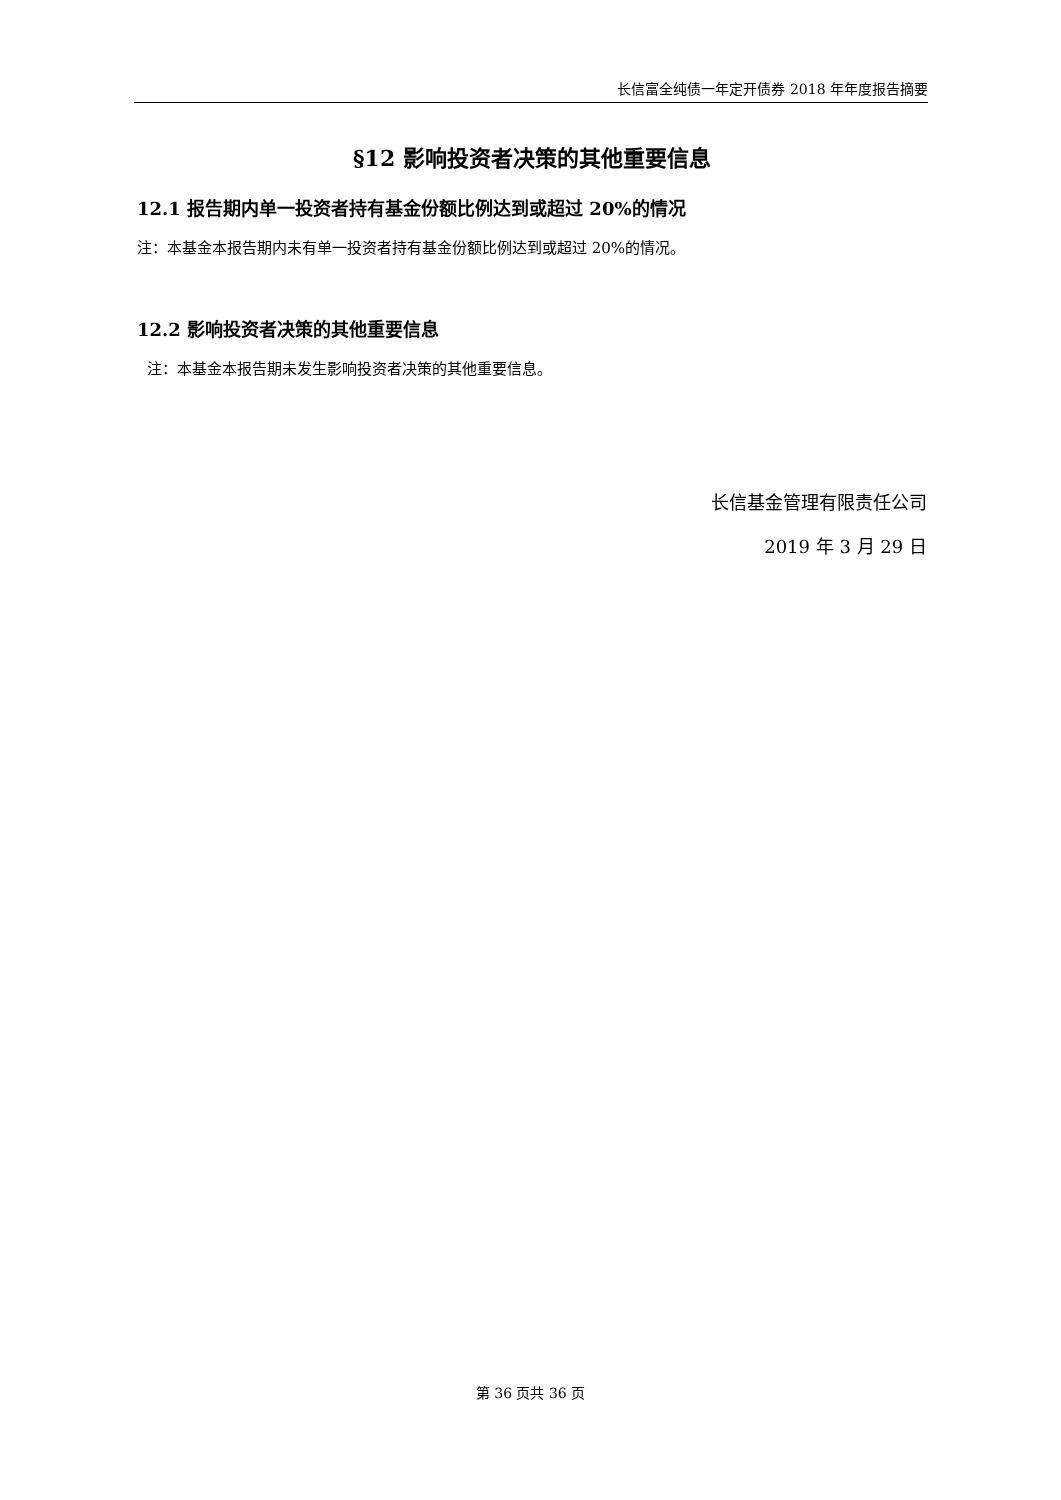长信富全纯债一年定开债券 2018 年年度报告摘要
§12 影响投资者决策的其他重要信息
12.1 报告期内单一投资者持有基金份额比例达到或超过 20%的情况
注：本基金本报告期内未有单一投资者持有基金份额比例达到或超过 20%的情况。
12.2 影响投资者决策的其他重要信息
注：本基金本报告期未发生影响投资者决策的其他重要信息。
长信基金管理有限责任公司
2019 年 3 月 29 日
第 36 页共 36 页